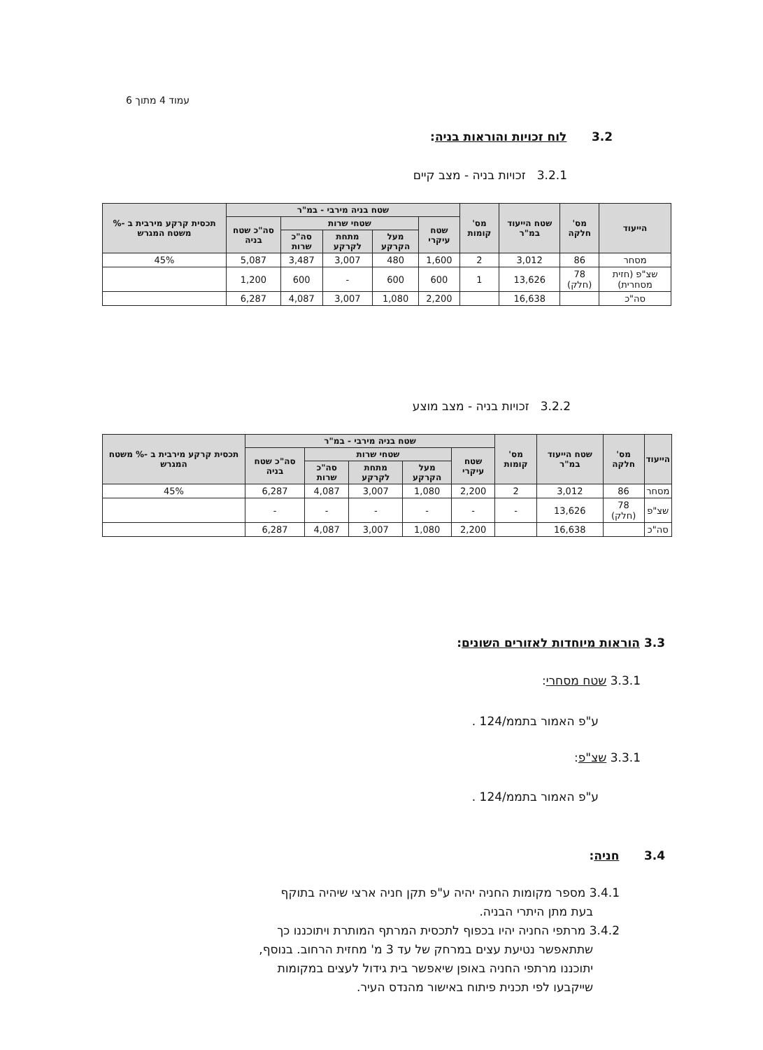עמוד 4 מתוך 6
3.2 לוח זכויות והוראות בניה:
3.2.1 זכויות בניה - מצב קיים
| הייעוד | מס' חלקה | שטח הייעוד במ"ר | מס' קומות | שטח בניה מירבי - במ"ר | | | | | תכסית קרקע מירבית ב -% משטח המגרש |
| --- | --- | --- | --- | --- | --- | --- | --- | --- | --- |
| | | | | שטח עיקרי | שטחי שרות | | | סה"כ שטח בניה | |
| | | | | | מעל הקרקע | מתחת לקרקע | סה"כ שרות | | |
| מסחר | 86 | 3,012 | 2 | 1,600 | 480 | 3,007 | 3,487 | 5,087 | 45% |
| שצ"פ (חזית מסחרית) | 78 (חלק) | 13,626 | 1 | 600 | 600 | - | 600 | 1,200 | |
| סה"כ | | 16,638 | | 2,200 | 1,080 | 3,007 | 4,087 | 6,287 | |
3.2.2 זכויות בניה - מצב מוצע
| הייעוד | מס' חלקה | שטח הייעוד במ"ר | מס' קומות | שטח בניה מירבי - במ"ר | | | | | תכסית קרקע מירבית ב -% משטח המגרש |
| --- | --- | --- | --- | --- | --- | --- | --- | --- | --- |
| | | | | שטח עיקרי | שטחי שרות | | | סה"כ שטח בניה | |
| | | | | | מעל הקרקע | מתחת לקרקע | סה"כ שרות | | |
| מסחר | 86 | 3,012 | 2 | 2,200 | 1,080 | 3,007 | 4,087 | 6,287 | 45% |
| שצ"פ | 78 (חלק) | 13,626 | - | - | - | - | - | - | |
| סה"כ | | 16,638 | | 2,200 | 1,080 | 3,007 | 4,087 | 6,287 | |
3.3 הוראות מיוחדות לאזורים השונים:
3.3.1 שטח מסחרי:
ע"פ האמור בתממ/124 .
3.3.1 שצ"פ:
ע"פ האמור בתממ/124 .
3.4 חניה:
3.4.1 מספר מקומות החניה יהיה ע"פ תקן חניה ארצי שיהיה בתוקף
בעת מתן היתרי הבניה.
3.4.2 מרתפי החניה יהיו בכפוף לתכסית המרתף המותרת ויתוכננו כך
שתתאפשר נטיעת עצים במרחק של עד 3 מ' מחזית הרחוב. בנוסף,
יתוכננו מרתפי החניה באופן שיאפשר בית גידול לעצים במקומות
שייקבעו לפי תכנית פיתוח באישור מהנדס העיר.